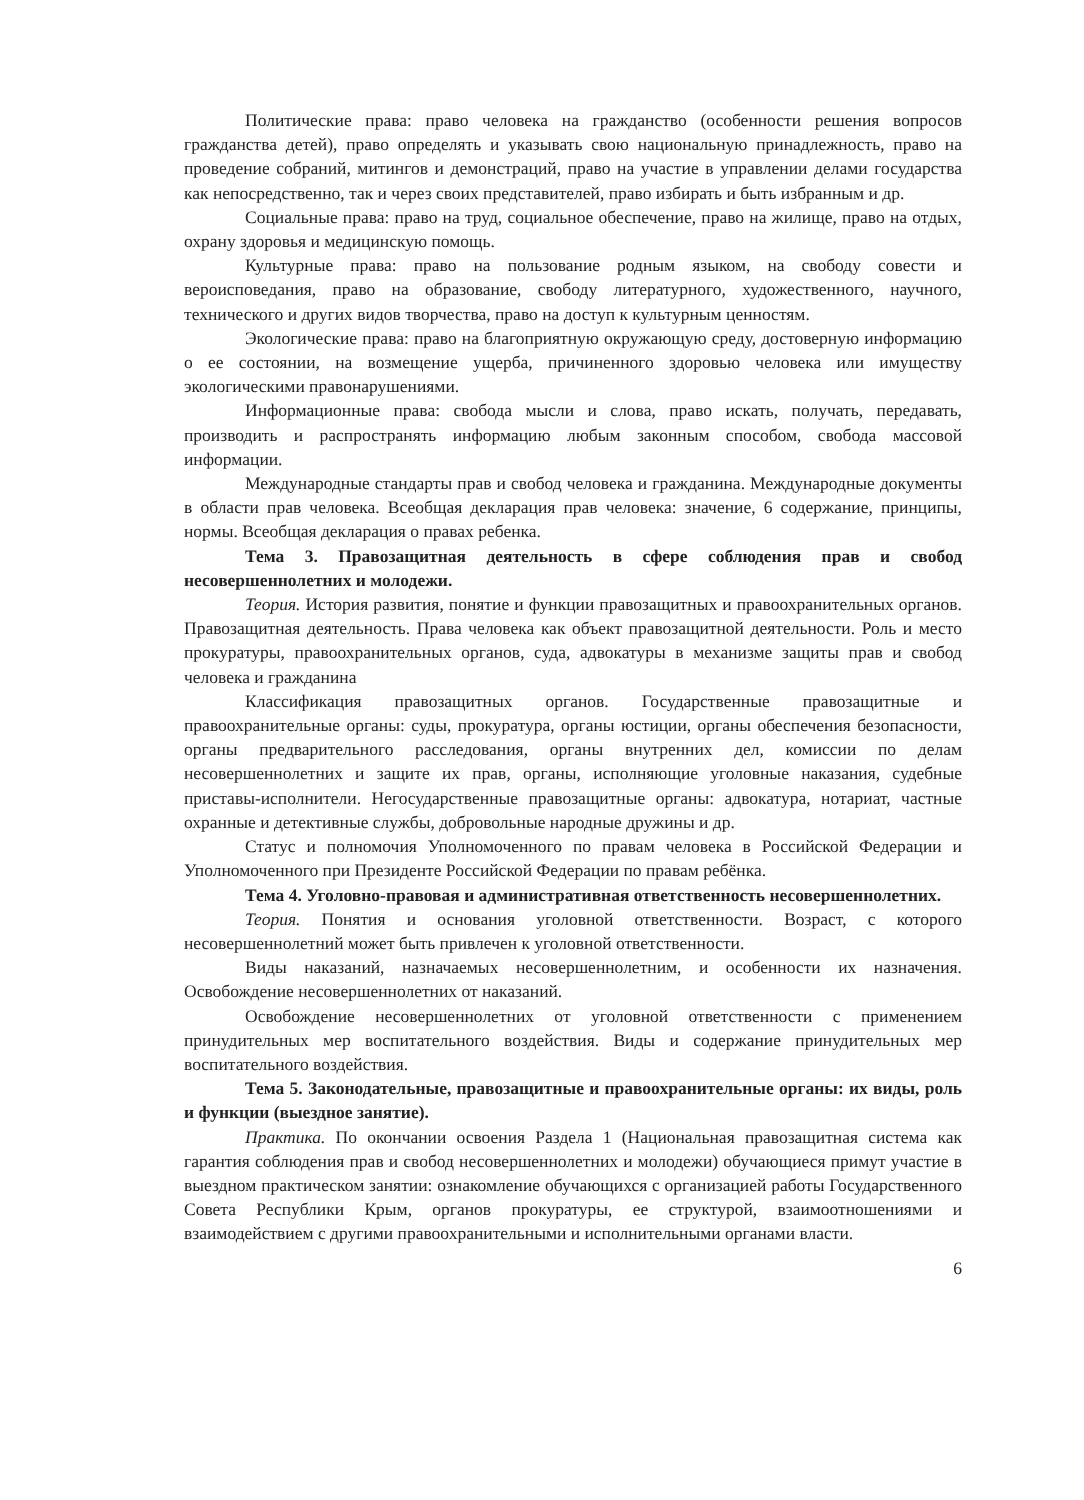Политические права: право человека на гражданство (особенности решения вопросов гражданства детей), право определять и указывать свою национальную принадлежность, право на проведение собраний, митингов и демонстраций, право на участие в управлении делами государства как непосредственно, так и через своих представителей, право избирать и быть избранным и др.
Социальные права: право на труд, социальное обеспечение, право на жилище, право на отдых, охрану здоровья и медицинскую помощь.
Культурные права: право на пользование родным языком, на свободу совести и вероисповедания, право на образование, свободу литературного, художественного, научного, технического и других видов творчества, право на доступ к культурным ценностям.
Экологические права: право на благоприятную окружающую среду, достоверную информацию о ее состоянии, на возмещение ущерба, причиненного здоровью человека или имуществу экологическими правонарушениями.
Информационные права: свобода мысли и слова, право искать, получать, передавать, производить и распространять информацию любым законным способом, свобода массовой информации.
Международные стандарты прав и свобод человека и гражданина. Международные документы в области прав человека. Всеобщая декларация прав человека: значение, 6 содержание, принципы, нормы. Всеобщая декларация о правах ребенка.
Тема 3. Правозащитная деятельность в сфере соблюдения прав и свобод несовершеннолетних и молодежи.
Теория. История развития, понятие и функции правозащитных и правоохранительных органов. Правозащитная деятельность. Права человека как объект правозащитной деятельности. Роль и место прокуратуры, правоохранительных органов, суда, адвокатуры в механизме защиты прав и свобод человека и гражданина
Классификация правозащитных органов. Государственные правозащитные и правоохранительные органы: суды, прокуратура, органы юстиции, органы обеспечения безопасности, органы предварительного расследования, органы внутренних дел, комиссии по делам несовершеннолетних и защите их прав, органы, исполняющие уголовные наказания, судебные приставы-исполнители. Негосударственные правозащитные органы: адвокатура, нотариат, частные охранные и детективные службы, добровольные народные дружины и др.
Статус и полномочия Уполномоченного по правам человека в Российской Федерации и Уполномоченного при Президенте Российской Федерации по правам ребёнка.
Тема 4. Уголовно-правовая и административная ответственность несовершеннолетних.
Теория. Понятия и основания уголовной ответственности. Возраст, с которого несовершеннолетний может быть привлечен к уголовной ответственности.
Виды наказаний, назначаемых несовершеннолетним, и особенности их назначения. Освобождение несовершеннолетних от наказаний.
Освобождение несовершеннолетних от уголовной ответственности с применением принудительных мер воспитательного воздействия. Виды и содержание принудительных мер воспитательного воздействия.
Тема 5. Законодательные, правозащитные и правоохранительные органы: их виды, роль и функции (выездное занятие).
Практика. По окончании освоения Раздела 1 (Национальная правозащитная система как гарантия соблюдения прав и свобод несовершеннолетних и молодежи) обучающиеся примут участие в выездном практическом занятии: ознакомление обучающихся с организацией работы Государственного Совета Республики Крым, органов прокуратуры, ее структурой, взаимоотношениями и взаимодействием с другими правоохранительными и исполнительными органами власти.
6